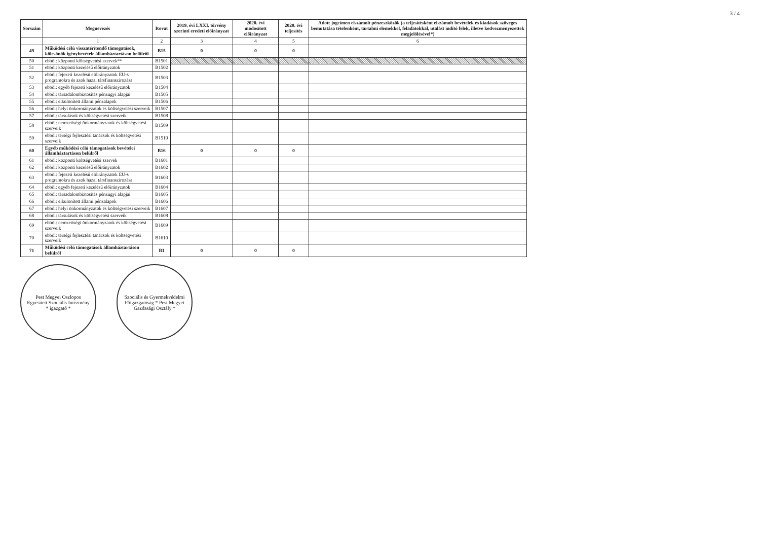3 / 4
| Sorszám | Megnevezés | Rovat | 2019. évi LXXI. törvény szerinti eredeti előirányzat | 2020. évi módosított előirányzat | 2020. évi teljesítés | Adott jogcímen elszámolt pénzeszközök (a teljesítésként elszámolt bevételek és kiadások szöveges bemutatása tételenként, tartalmi elemekkel, feladatokkal, utalást indító felek, illetve kedvezményezettek megjelölésével*) |
| --- | --- | --- | --- | --- | --- | --- |
| | 1 | 2 | 3 | 4 | 5 | 6 |
| 49 | Működési célú visszatérítendő támogatások, kölcsönök igénybevétele államháztartáson belülről | B15 | 0 | 0 | 0 | |
| 50 | ebből: központi költségvetési szervek** | B1501 | | | | |
| 51 | ebből: központi kezelésű előirányzatok | B1502 | | | | |
| 52 | ebből: fejezeti kezelésű előirányzatok EU-s programokra és azok hazai társfinanszírozása | B1503 | | | | |
| 53 | ebből: egyéb fejezeti kezelésű előirányzatok | B1504 | | | | |
| 54 | ebből: társadalombiztosítás pénzügyi alapjai | B1505 | | | | |
| 55 | ebből: elkülönített állami pénzalapok | B1506 | | | | |
| 56 | ebből: helyi önkormányzatok és költségvetési szerveik | B1507 | | | | |
| 57 | ebből: társulások és költségvetési szerveik | B1508 | | | | |
| 58 | ebből: nemzetiségi önkormányzatok és költségvetési szerveik | B1509 | | | | |
| 59 | ebből: térségi fejlesztési tanácsok és költségvetési szerveik | B1510 | | | | |
| 60 | Egyéb működési célú támogatások bevételei államháztartáson belülről | B16 | 0 | 0 | 0 | |
| 61 | ebből: központi költségvetési szervek | B1601 | | | | |
| 62 | ebből: központi kezelésű előirányzatok | B1602 | | | | |
| 63 | ebből: fejezeti kezelésű előirányzatok EU-s programokra és azok hazai társfinanszírozása | B1603 | | | | |
| 64 | ebből: egyéb fejezeti kezelésű előirányzatok | B1604 | | | | |
| 65 | ebből: társadalombiztosítás pénzügyi alapjai | B1605 | | | | |
| 66 | ebből: elkülönített állami pénzalapok | B1606 | | | | |
| 67 | ebből: helyi önkormányzatok és költségvetési szerveik | B1607 | | | | |
| 68 | ebből: társulások és költségvetési szerveik | B1608 | | | | |
| 69 | ebből: nemzetiségi önkormányzatok és költségvetési szerveik | B1609 | | | | |
| 70 | ebből: térségi fejlesztési tanácsok és költségvetési szerveik | B1610 | | | | |
| 71 | Működési célú támogatások államháztartáson belülről | B1 | 0 | 0 | 0 | |
Pest Megyei Oszlopos Egyesített Szociális Intézmény * igazgató *
Szociális és Gyermekvédelmi Főigazgatóság * Pest Megyei Gazdasági Osztály *